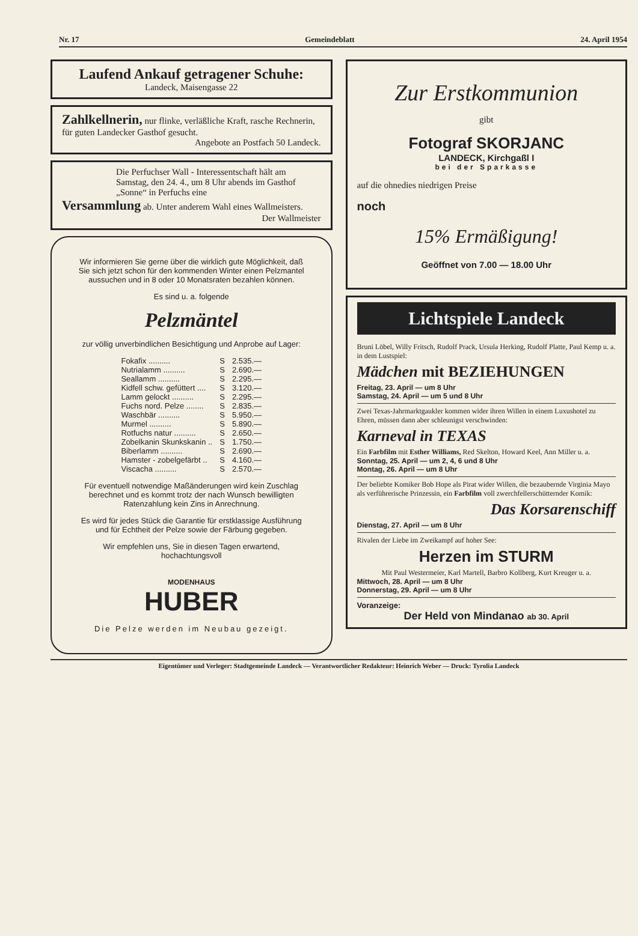Nr. 17 Gemeindeblatt 24. April 1954
Laufend Ankauf getragener Schuhe:
Landeck, Maisengasse 22
Zahlkellnerin, nur flinke, verläßliche Kraft, rasche Rechnerin, für guten Landecker Gasthof gesucht.
Angebote an Postfach 50 Landeck.
Die Perfuchser Wall - Interessentschaft hält am Samstag, den 24. 4., um 8 Uhr abends im Gasthof „Sonne“ in Perfuchs eine
Versammlung ab. Unter anderem Wahl eines Wallmeisters.
Der Wallmeister
Wir informieren Sie gerne über die wirklich gute Möglichkeit, daß Sie sich jetzt schon für den kommenden Winter einen Pelzmantel aussuchen und in 8 oder 10 Monatsraten bezahlen können.
Es sind u. a. folgende
Pelzmäntel
zur völlig unverbindlichen Besichtigung und Anprobe auf Lager:
| Fokafix .......... | S | 2.535.— |
| Nutrialamm .......... | S | 2.690.— |
| Seallamm .......... | S | 2.295.— |
| Kidfell schw. gefüttert .... | S | 3.120.— |
| Lamm gelockt .......... | S | 2.295.— |
| Fuchs nord. Pelze ........ | S | 2.835.— |
| Waschbär .......... | S | 5.950.— |
| Murmel .......... | S | 5.890.— |
| Rotfuchs natur .......... | S | 2.650.— |
| Zobelkanin Skunkskanin .. | S | 1.750.— |
| Biberlamm .......... | S | 2.690.— |
| Hamster - zobelgefärbt .. | S | 4.160.— |
| Viscacha .......... | S | 2.570.— |
Für eventuell notwendige Maßänderungen wird kein Zuschlag berechnet und es kommt trotz der nach Wunsch bewilligten Ratenzahlung kein Zins in Anrechnung.
Es wird für jedes Stück die Garantie für erstklassige Ausführung und für Echtheit der Pelze sowie der Färbung gegeben.
Wir empfehlen uns, Sie in diesen Tagen erwartend, hochachtungsvoll
MODENHAUS
HUBER
Die Pelze werden im Neubau gezeigt.
Zur Erstkommunion
gibt
Fotograf SKORJANC
LANDECK, Kirchgaßl I
bei der Sparkasse
auf die ohnedies niedrigen Preise
noch
15% Ermäßigung!
Geöffnet von 7.00 — 18.00 Uhr
Lichtspiele Landeck
Bruni Löbel, Willy Fritsch, Rudolf Prack, Ursula Herking, Rudolf Platte, Paul Kemp u. a. in dem Lustspiel:
Mädchen mit BEZIEHUNGEN
Freitag, 23. April — um 8 Uhr
Samstag, 24. April — um 5 und 8 Uhr
Zwei Texas-Jahrmarktgaukler kommen wider ihren Willen in einem Luxushotel zu Ehren, müssen dann aber schleunigst verschwinden:
Karneval in TEXAS
Ein Farbfilm mit Esther Williams, Red Skelton, Howard Keel, Ann Miller u. a.
Sonntag, 25. April — um 2, 4, 6 und 8 Uhr
Montag, 26. April — um 8 Uhr
Der beliebte Komiker Bob Hope als Pirat wider Willen, die bezaubernde Virginia Mayo als verführerische Prinzessin, ein Farbfilm voll zwerchfellerschütternder Komik:
Das Korsarenschiff
Dienstag, 27. April — um 8 Uhr
Rivalen der Liebe im Zweikampf auf hoher See:
Herzen im STURM
Mit Paul Westermeier, Karl Martell, Barbro Kollberg, Kurt Kreuger u. a.
Mittwoch, 28. April — um 8 Uhr
Donnerstag, 29. April — um 8 Uhr
Voranzeige:
Der Held von Mindanao ab 30. April
Eigentümer und Verleger: Stadtgemeinde Landeck — Verantwortlicher Redakteur: Heinrich Weber — Druck: Tyrolia Landeck